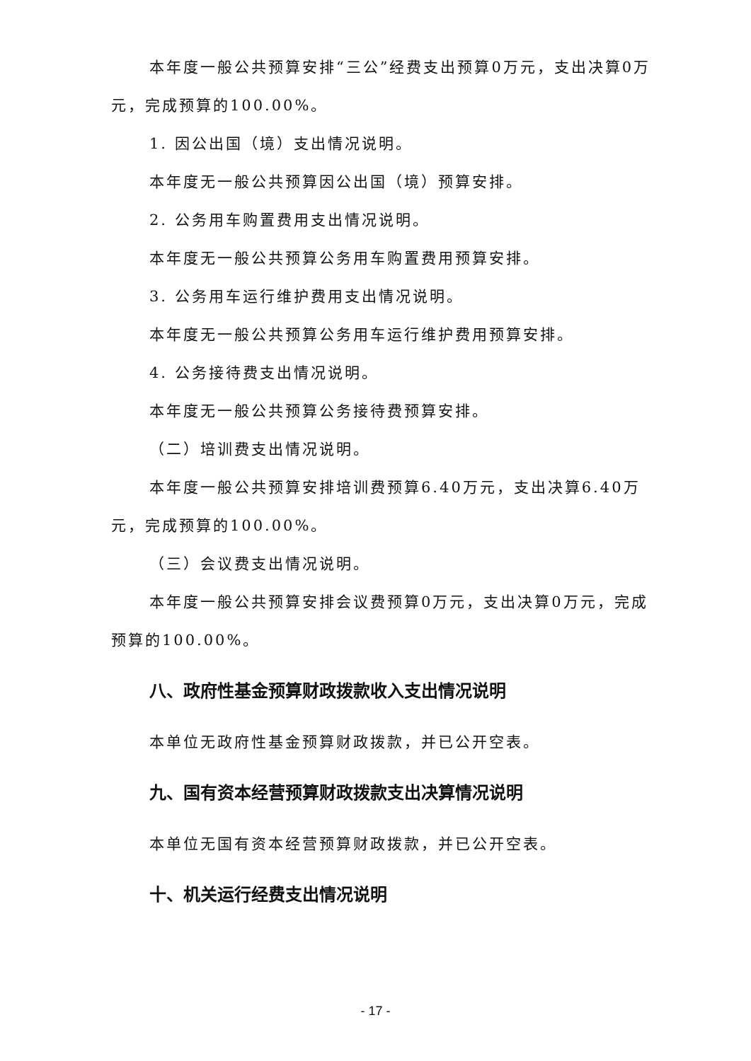本年度一般公共预算安排“三公”经费支出预算0万元，支出决算0万元，完成预算的100.00%。
1. 因公出国（境）支出情况说明。
本年度无一般公共预算因公出国（境）预算安排。
2. 公务用车购置费用支出情况说明。
本年度无一般公共预算公务用车购置费用预算安排。
3. 公务用车运行维护费用支出情况说明。
本年度无一般公共预算公务用车运行维护费用预算安排。
4. 公务接待费支出情况说明。
本年度无一般公共预算公务接待费预算安排。
（二）培训费支出情况说明。
本年度一般公共预算安排培训费预算6.40万元，支出决算6.40万元，完成预算的100.00%。
（三）会议费支出情况说明。
本年度一般公共预算安排会议费预算0万元，支出决算0万元，完成预算的100.00%。
八、政府性基金预算财政拨款收入支出情况说明
本单位无政府性基金预算财政拨款，并已公开空表。
九、国有资本经营预算财政拨款支出决算情况说明
本单位无国有资本经营预算财政拨款，并已公开空表。
十、机关运行经费支出情况说明
- 17 -